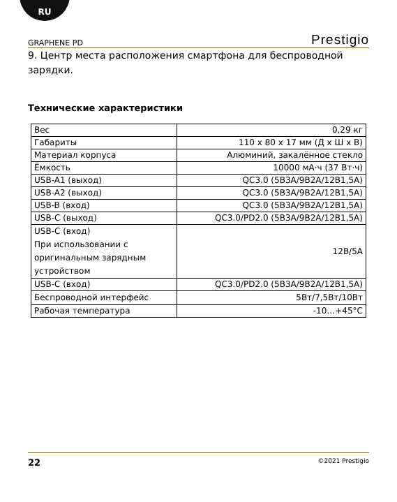RU
GRAPHENE PD Prestigio
9. Центр места расположения смартфона для беспроводной зарядки.
Технические характеристики
| Вес | 0,29 кг |
| Габариты | 110 x 80 x 17 мм (Д x Ш x В) |
| Материал корпуса | Алюминий, закалённое стекло |
| Ёмкость | 10000 мА·ч (37 Вт·ч) |
| USB-A1 (выход) | QC3.0 (5В3А/9В2А/12В1,5А) |
| USB-A2 (выход) | QC3.0 (5В3А/9В2А/12В1,5А) |
| USB-B (вход) | QC3.0 (5В3А/9В2А/12В1,5А) |
| USB-C (выход) | QC3.0/PD2.0 (5В3А/9В2А/12В1,5А) |
| USB-C (вход) При использовании с оригинальным зарядным устройством | 12В/5А |
| USB-C (вход) | QC3.0/PD2.0 (5В3А/9В2А/12В1,5А) |
| Беспроводной интерфейс | 5Вт/7,5Вт/10Вт |
| Рабочая температура | -10…+45°C |
22 ©2021 Prestigio